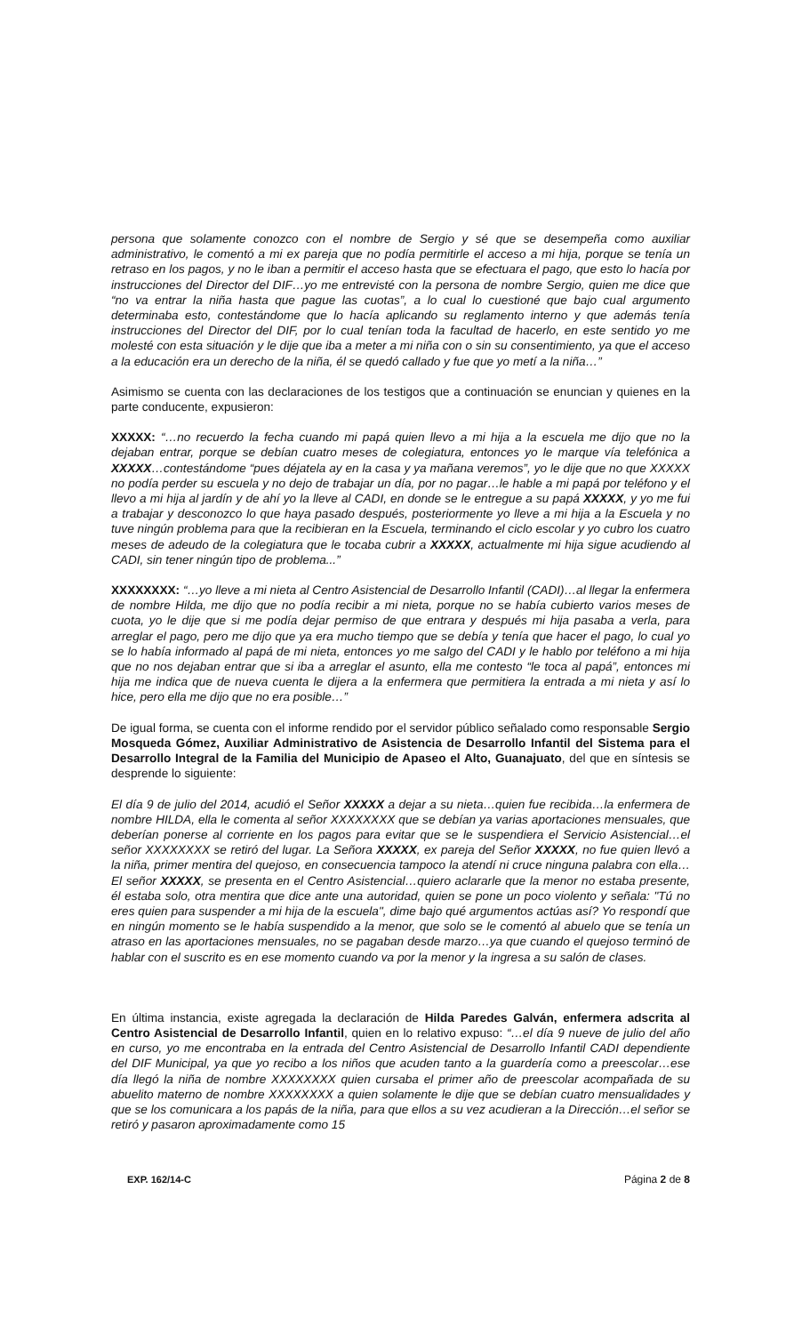persona que solamente conozco con el nombre de Sergio y sé que se desempeña como auxiliar administrativo, le comentó a mi ex pareja que no podía permitirle el acceso a mi hija, porque se tenía un retraso en los pagos, y no le iban a permitir el acceso hasta que se efectuara el pago, que esto lo hacía por instrucciones del Director del DIF…yo me entrevisté con la persona de nombre Sergio, quien me dice que “no va entrar la niña hasta que pague las cuotas”, a lo cual lo cuestioné que bajo cual argumento determinaba esto, contestándome que lo hacía aplicando su reglamento interno y que además tenía instrucciones del Director del DIF, por lo cual tenían toda la facultad de hacerlo, en este sentido yo me molesté con esta situación y le dije que iba a meter a mi niña con o sin su consentimiento, ya que el acceso a la educación era un derecho de la niña, él se quedó callado y fue que yo metí a la niña…”
Asimismo se cuenta con las declaraciones de los testigos que a continuación se enuncian y quienes en la parte conducente, expusieron:
XXXXX: “…no recuerdo la fecha cuando mi papá quien llevo a mi hija a la escuela me dijo que no la dejaban entrar, porque se debían cuatro meses de colegiatura, entonces yo le marque vía telefónica a XXXXX…contestándome “pues déjatela ay en la casa y ya mañana veremos”, yo le dije que no que XXXXX no podía perder su escuela y no dejo de trabajar un día, por no pagar…le hable a mi papá por teléfono y el llevo a mi hija al jardín y de ahí yo la lleve al CADI, en donde se le entregue a su papá XXXXX, y yo me fui a trabajar y desconozco lo que haya pasado después, posteriormente yo lleve a mi hija a la Escuela y no tuve ningún problema para que la recibieran en la Escuela, terminando el ciclo escolar y yo cubro los cuatro meses de adeudo de la colegiatura que le tocaba cubrir a XXXXX, actualmente mi hija sigue acudiendo al CADI, sin tener ningún tipo de problema...”
XXXXXXXX: “…yo lleve a mi nieta al Centro Asistencial de Desarrollo Infantil (CADI)…al llegar la enfermera de nombre Hilda, me dijo que no podía recibir a mi nieta, porque no se había cubierto varios meses de cuota, yo le dije que si me podía dejar permiso de que entrara y después mi hija pasaba a verla, para arreglar el pago, pero me dijo que ya era mucho tiempo que se debía y tenía que hacer el pago, lo cual yo se lo había informado al papá de mi nieta, entonces yo me salgo del CADI y le hablo por teléfono a mi hija que no nos dejaban entrar que si iba a arreglar el asunto, ella me contesto “le toca al papá”, entonces mi hija me indica que de nueva cuenta le dijera a la enfermera que permitiera la entrada a mi nieta y así lo hice, pero ella me dijo que no era posible…”
De igual forma, se cuenta con el informe rendido por el servidor público señalado como responsable Sergio Mosqueda Gómez, Auxiliar Administrativo de Asistencia de Desarrollo Infantil del Sistema para el Desarrollo Integral de la Familia del Municipio de Apaseo el Alto, Guanajuato, del que en síntesis se desprende lo siguiente:
El día 9 de julio del 2014, acudió el Señor XXXXX a dejar a su nieta…quien fue recibida…la enfermera de nombre HILDA, ella le comenta al señor XXXXXXXX que se debían ya varias aportaciones mensuales, que deberían ponerse al corriente en los pagos para evitar que se le suspendiera el Servicio Asistencial…el señor XXXXXXXX se retiró del lugar. La Señora XXXXX, ex pareja del Señor XXXXX, no fue quien llevó a la niña, primer mentira del quejoso, en consecuencia tampoco la atendí ni cruce ninguna palabra con ella…El señor XXXXX, se presenta en el Centro Asistencial…quiero aclararle que la menor no estaba presente, él estaba solo, otra mentira que dice ante una autoridad, quien se pone un poco violento y señala: "Tú no eres quien para suspender a mi hija de la escuela", dime bajo qué argumentos actúas así? Yo respondí que en ningún momento se le había suspendido a la menor, que solo se le comentó al abuelo que se tenía un atraso en las aportaciones mensuales, no se pagaban desde marzo…ya que cuando el quejoso terminó de hablar con el suscrito es en ese momento cuando va por la menor y la ingresa a su salón de clases.
En última instancia, existe agregada la declaración de Hilda Paredes Galván, enfermera adscrita al Centro Asistencial de Desarrollo Infantil, quien en lo relativo expuso: “…el día 9 nueve de julio del año en curso, yo me encontraba en la entrada del Centro Asistencial de Desarrollo Infantil CADI dependiente del DIF Municipal, ya que yo recibo a los niños que acuden tanto a la guardería como a preescolar…ese día llegó la niña de nombre XXXXXXXX quien cursaba el primer año de preescolar acompañada de su abuelito materno de nombre XXXXXXXX a quien solamente le dije que se debían cuatro mensualidades y que se los comunicara a los papás de la niña, para que ellos a su vez acudieran a la Dirección…el señor se retiró y pasaron aproximadamente como 15
EXP. 162/14-C Página 2 de 8